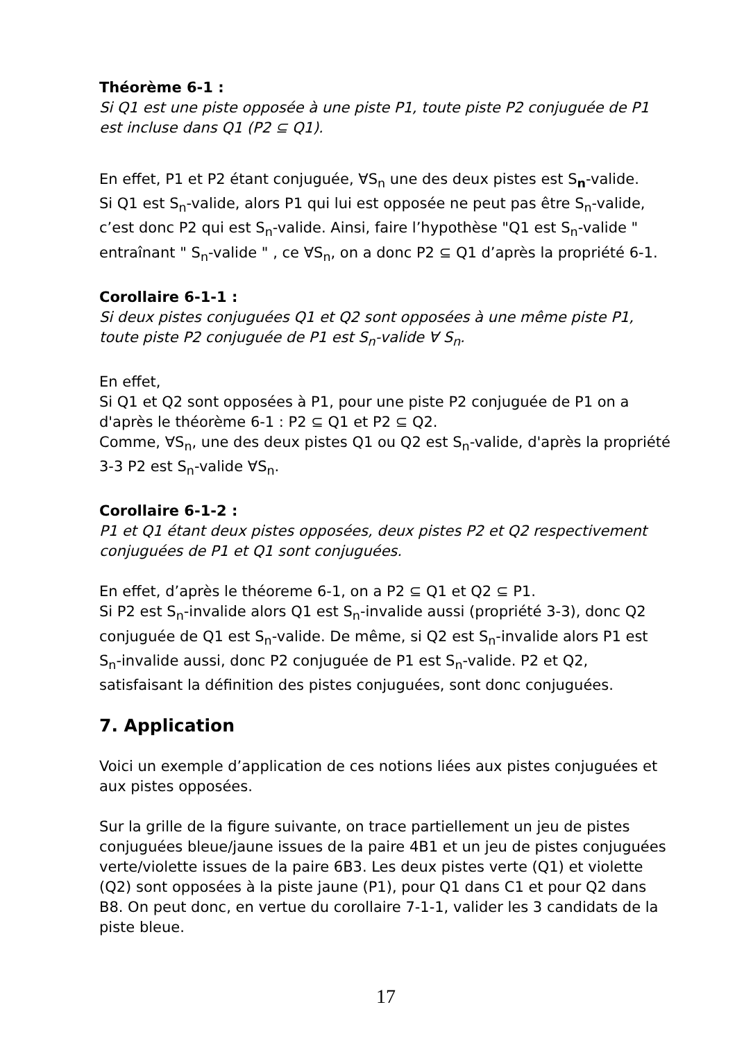Théorème 6-1 :
Si Q1 est une piste opposée à une piste P1, toute piste P2 conjuguée de P1 est incluse dans Q1 (P2 ⊆ Q1).
En effet, P1 et P2 étant conjuguée, ∀S<sub>n</sub> une des deux pistes est S<sub>n</sub>-valide.
Si Q1 est S<sub>n</sub>-valide, alors P1 qui lui est opposée ne peut pas être S<sub>n</sub>-valide, c’est donc P2 qui est S<sub>n</sub>-valide. Ainsi, faire l’hypothèse "Q1 est S<sub>n</sub>-valide " entraînant " S<sub>n</sub>-valide " , ce ∀S<sub>n</sub>, on a donc P2 ⊆ Q1 d’après la propriété 6-1.
Corollaire 6-1-1 :
Si deux pistes conjuguées Q1 et Q2 sont opposées à une même piste P1, toute piste P2 conjuguée de P1 est S<sub>n</sub>-valide ∀ S<sub>n</sub>.
En effet,
Si Q1 et Q2 sont opposées à P1, pour une piste P2 conjuguée de P1 on a d'après le théorème 6-1 : P2 ⊆ Q1 et P2 ⊆ Q2.
Comme, ∀S<sub>n</sub>, une des deux pistes Q1 ou Q2 est S<sub>n</sub>-valide, d'après la propriété 3-3 P2 est S<sub>n</sub>-valide ∀S<sub>n</sub>.
Corollaire 6-1-2 :
P1 et Q1 étant deux pistes opposées, deux pistes P2 et Q2 respectivement conjuguées de P1 et Q1 sont conjuguées.
En effet, d’après le théoreme 6-1, on a P2 ⊆ Q1 et Q2 ⊆ P1.
Si P2 est S<sub>n</sub>-invalide alors Q1 est S<sub>n</sub>-invalide aussi (propriété 3-3), donc Q2 conjuguée de Q1 est S<sub>n</sub>-valide. De même, si Q2 est S<sub>n</sub>-invalide alors P1 est S<sub>n</sub>-invalide aussi, donc P2 conjuguée de P1 est S<sub>n</sub>-valide. P2 et Q2, satisfaisant la définition des pistes conjuguées, sont donc conjuguées.
7. Application
Voici un exemple d’application de ces notions liées aux pistes conjuguées et aux pistes opposées.
Sur la grille de la figure suivante, on trace partiellement un jeu de pistes conjuguées bleue/jaune issues de la paire 4B1 et un jeu de pistes conjuguées verte/violette issues de la paire 6B3. Les deux pistes verte (Q1) et violette (Q2) sont opposées à la piste jaune (P1), pour Q1 dans C1 et pour Q2 dans B8. On peut donc, en vertue du corollaire 7-1-1, valider les 3 candidats de la piste bleue.
17